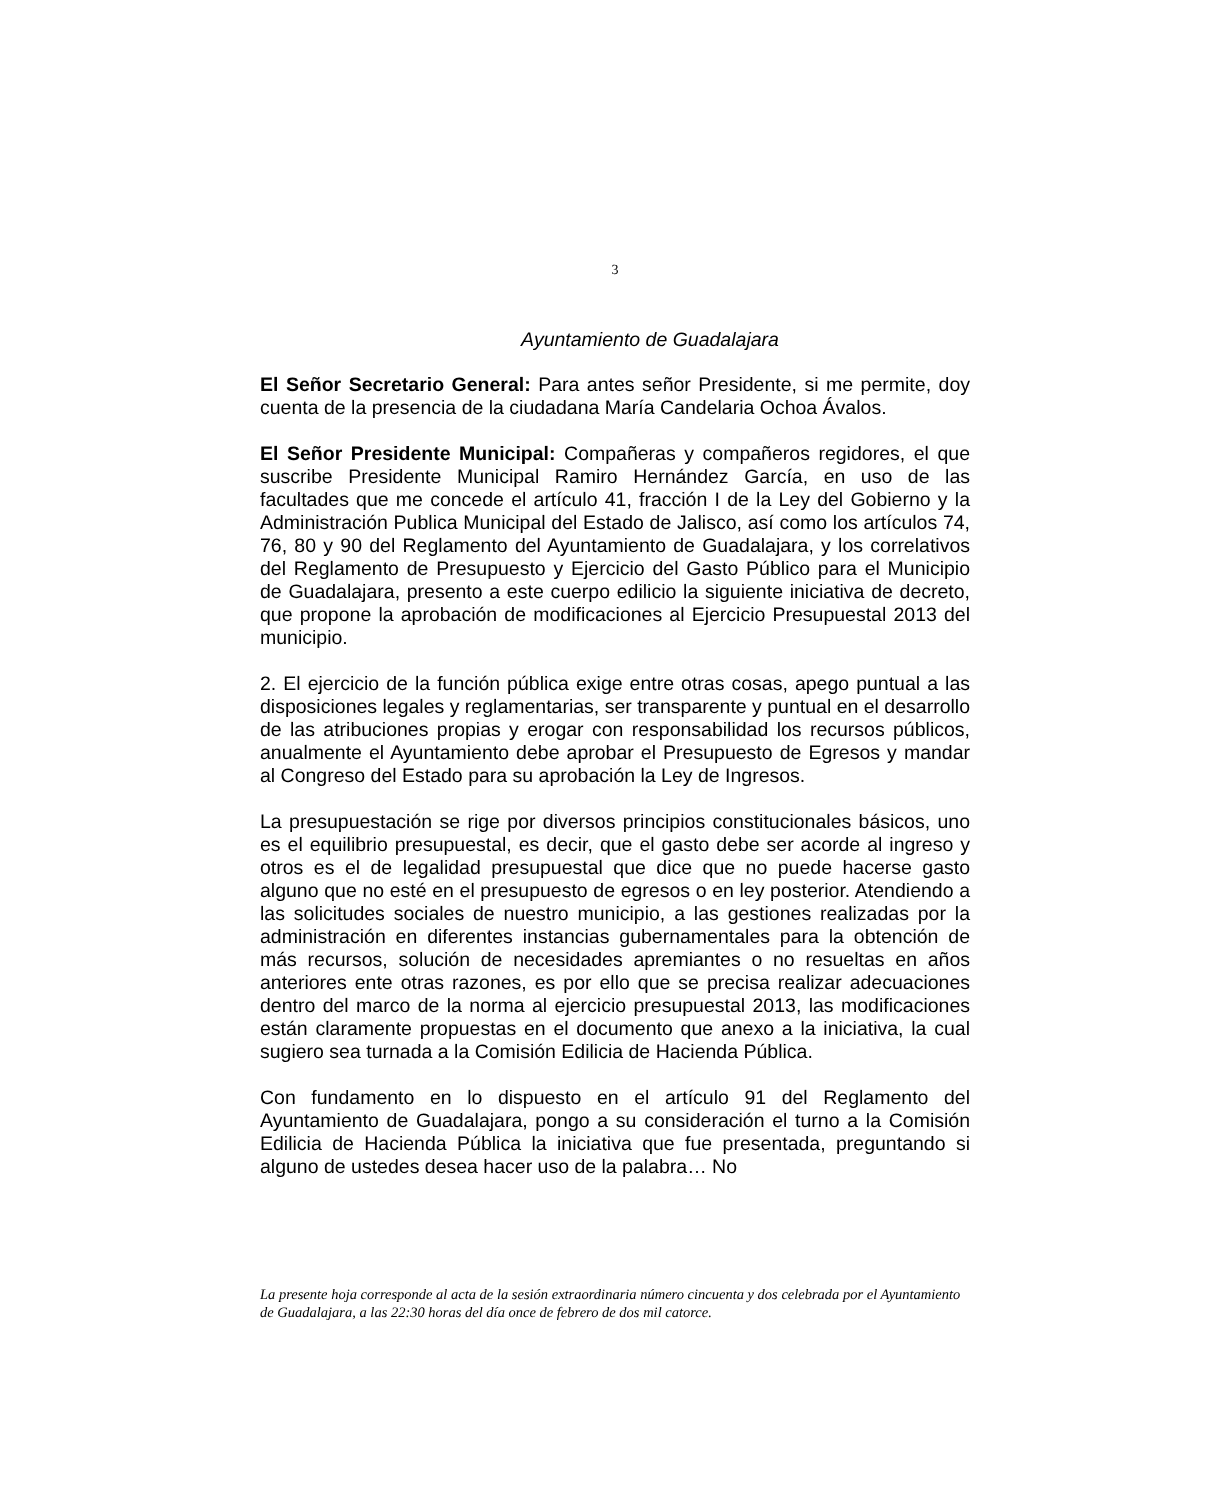3
Ayuntamiento de Guadalajara
El Señor Secretario General: Para antes señor Presidente, si me permite, doy cuenta de la presencia de la ciudadana María Candelaria Ochoa Ávalos.
El Señor Presidente Municipal: Compañeras y compañeros regidores, el que suscribe Presidente Municipal Ramiro Hernández García, en uso de las facultades que me concede el artículo 41, fracción I de la Ley del Gobierno y la Administración Publica Municipal del Estado de Jalisco, así como los artículos 74, 76, 80 y 90 del Reglamento del Ayuntamiento de Guadalajara, y los correlativos del Reglamento de Presupuesto y Ejercicio del Gasto Público para el Municipio de Guadalajara, presento a este cuerpo edilicio la siguiente iniciativa de decreto, que propone la aprobación de modificaciones al Ejercicio Presupuestal 2013 del municipio.
2. El ejercicio de la función pública exige entre otras cosas, apego puntual a las disposiciones legales y reglamentarias, ser transparente y puntual en el desarrollo de las atribuciones propias y erogar con responsabilidad los recursos públicos, anualmente el Ayuntamiento debe aprobar el Presupuesto de Egresos y mandar al Congreso del Estado para su aprobación la Ley de Ingresos.
La presupuestación se rige por diversos principios constitucionales básicos, uno es el equilibrio presupuestal, es decir, que el gasto debe ser acorde al ingreso y otros es el de legalidad presupuestal que dice que no puede hacerse gasto alguno que no esté en el presupuesto de egresos o en ley posterior. Atendiendo a las solicitudes sociales de nuestro municipio, a las gestiones realizadas por la administración en diferentes instancias gubernamentales para la obtención de más recursos, solución de necesidades apremiantes o no resueltas en años anteriores ente otras razones, es por ello que se precisa realizar adecuaciones dentro del marco de la norma al ejercicio presupuestal 2013, las modificaciones están claramente propuestas en el documento que anexo a la iniciativa, la cual sugiero sea turnada a la Comisión Edilicia de Hacienda Pública.
Con fundamento en lo dispuesto en el artículo 91 del Reglamento del Ayuntamiento de Guadalajara, pongo a su consideración el turno a la Comisión Edilicia de Hacienda Pública la iniciativa que fue presentada, preguntando si alguno de ustedes desea hacer uso de la palabra… No
La presente hoja corresponde al acta de la sesión extraordinaria número cincuenta y dos celebrada por el Ayuntamiento de Guadalajara, a las 22:30 horas del día once de febrero de dos mil catorce.